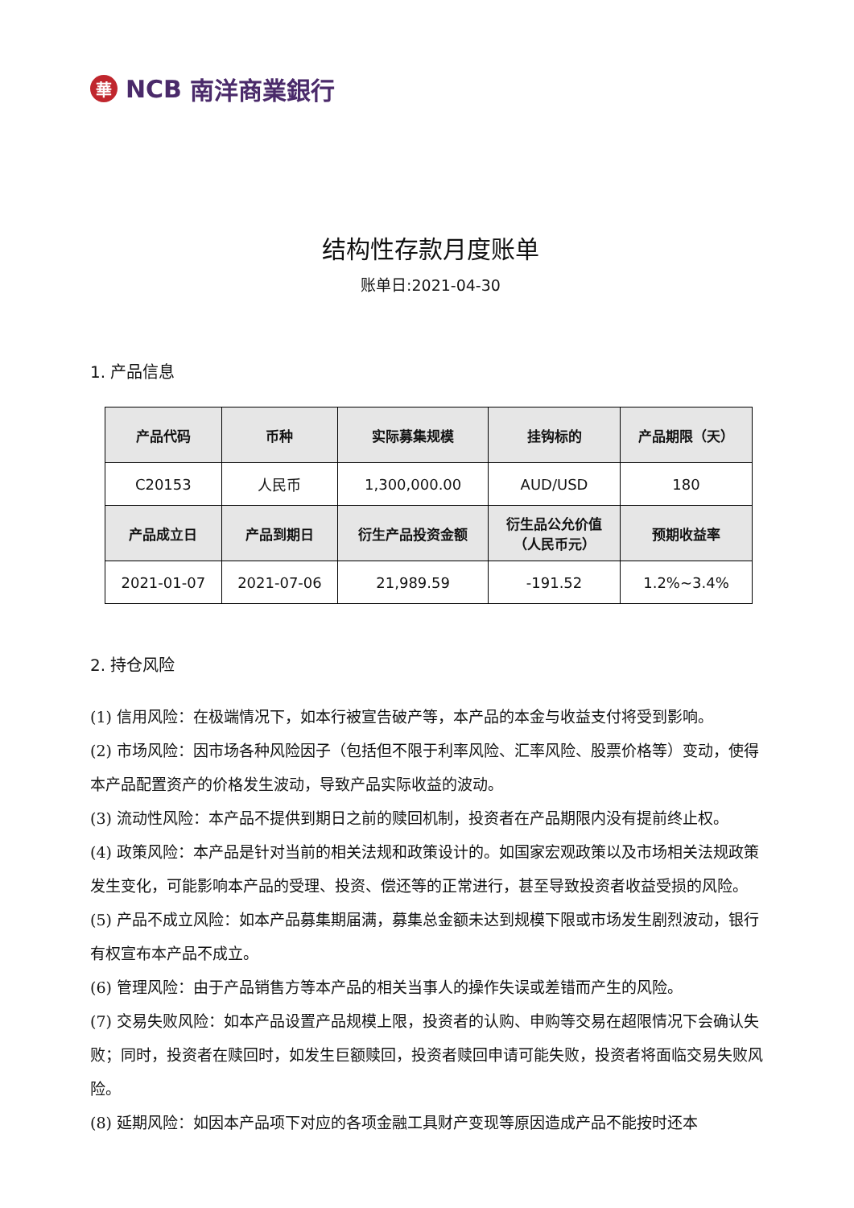華
NCB 南洋商業銀行
结构性存款月度账单
账单日:2021-04-30
1. 产品信息
| 产品代码 | 币种 | 实际募集规模 | 挂钩标的 | 产品期限（天） |
| --- | --- | --- | --- | --- |
| C20153 | 人民币 | 1,300,000.00 | AUD/USD | 180 |
| 产品成立日 | 产品到期日 | 衍生产品投资金额 | 衍生品公允价值 （人民币元） | 预期收益率 |
| 2021-01-07 | 2021-07-06 | 21,989.59 | -191.52 | 1.2%~3.4% |
2. 持仓风险
(1) 信用风险：在极端情况下，如本行被宣告破产等，本产品的本金与收益支付将受到影响。
(2) 市场风险：因市场各种风险因子（包括但不限于利率风险、汇率风险、股票价格等）变动，使得本产品配置资产的价格发生波动，导致产品实际收益的波动。
(3) 流动性风险：本产品不提供到期日之前的赎回机制，投资者在产品期限内没有提前终止权。
(4) 政策风险：本产品是针对当前的相关法规和政策设计的。如国家宏观政策以及市场相关法规政策发生变化，可能影响本产品的受理、投资、偿还等的正常进行，甚至导致投资者收益受损的风险。
(5) 产品不成立风险：如本产品募集期届满，募集总金额未达到规模下限或市场发生剧烈波动，银行有权宣布本产品不成立。
(6) 管理风险：由于产品销售方等本产品的相关当事人的操作失误或差错而产生的风险。
(7) 交易失败风险：如本产品设置产品规模上限，投资者的认购、申购等交易在超限情况下会确认失败；同时，投资者在赎回时，如发生巨额赎回，投资者赎回申请可能失败，投资者将面临交易失败风险。
(8) 延期风险：如因本产品项下对应的各项金融工具财产变现等原因造成产品不能按时还本